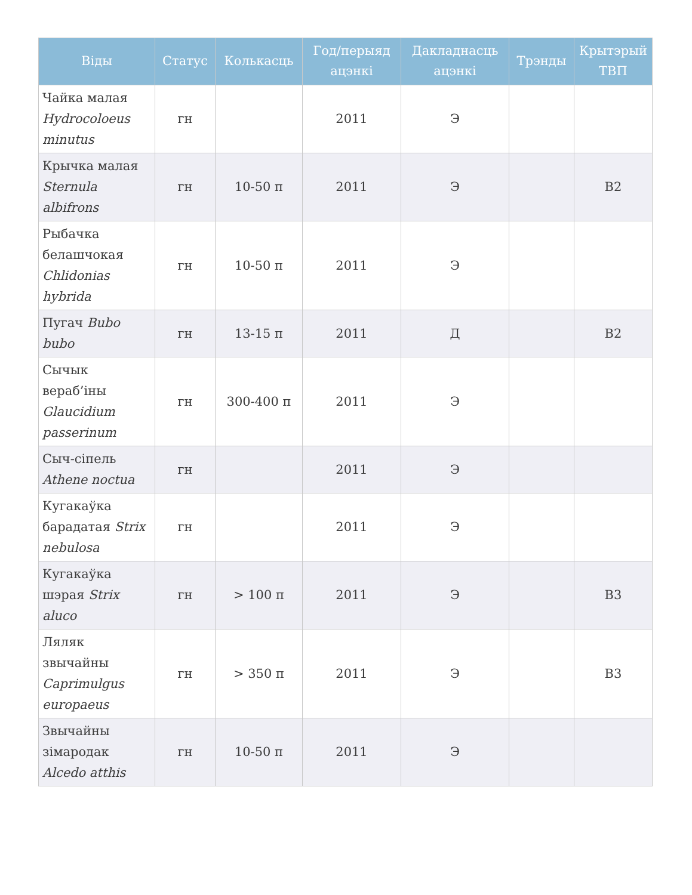| Віды | Статус | Колькасць | Год/перыяд ацэнкі | Дакладнасць ацэнкі | Трэнды | Крытэрый ТВП |
| --- | --- | --- | --- | --- | --- | --- |
| Чайка малая Hydrocoloeus minutus | гн | | 2011 | Э | | |
| Крычка малая Sternula albifrons | гн | 10-50 п | 2011 | Э | | B2 |
| Рыбачка белашчокая Chlidonias hybrida | гн | 10-50 п | 2011 | Э | | |
| Пугач Bubo bubo | гн | 13-15 п | 2011 | Д | | B2 |
| Сычык вераб’іны Glaucidium passerinum | гн | 300-400 п | 2011 | Э | | |
| Сыч-сіпель Athene noctua | гн | | 2011 | Э | | |
| Кугакаўка барадатая Strix nebulosa | гн | | 2011 | Э | | |
| Кугакаўка шэрая Strix aluco | гн | > 100 п | 2011 | Э | | B3 |
| Ляляк звычайны Caprimulgus europaeus | гн | > 350 п | 2011 | Э | | B3 |
| Звычайны зімародак Alcedo atthis | гн | 10-50 п | 2011 | Э | | |